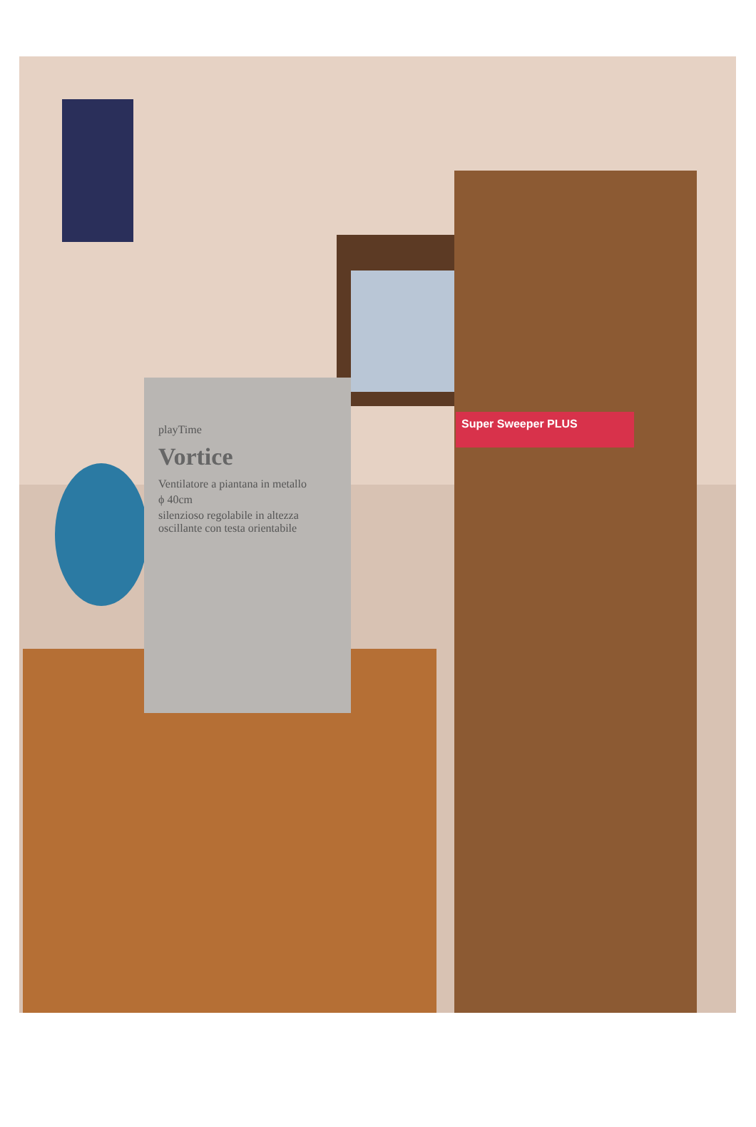playTime
Vortice
Ventilatore a piantana in metallo
ϕ 40cm
silenzioso regolabile in altezza oscillante con testa orientabile
Super Sweeper PLUS